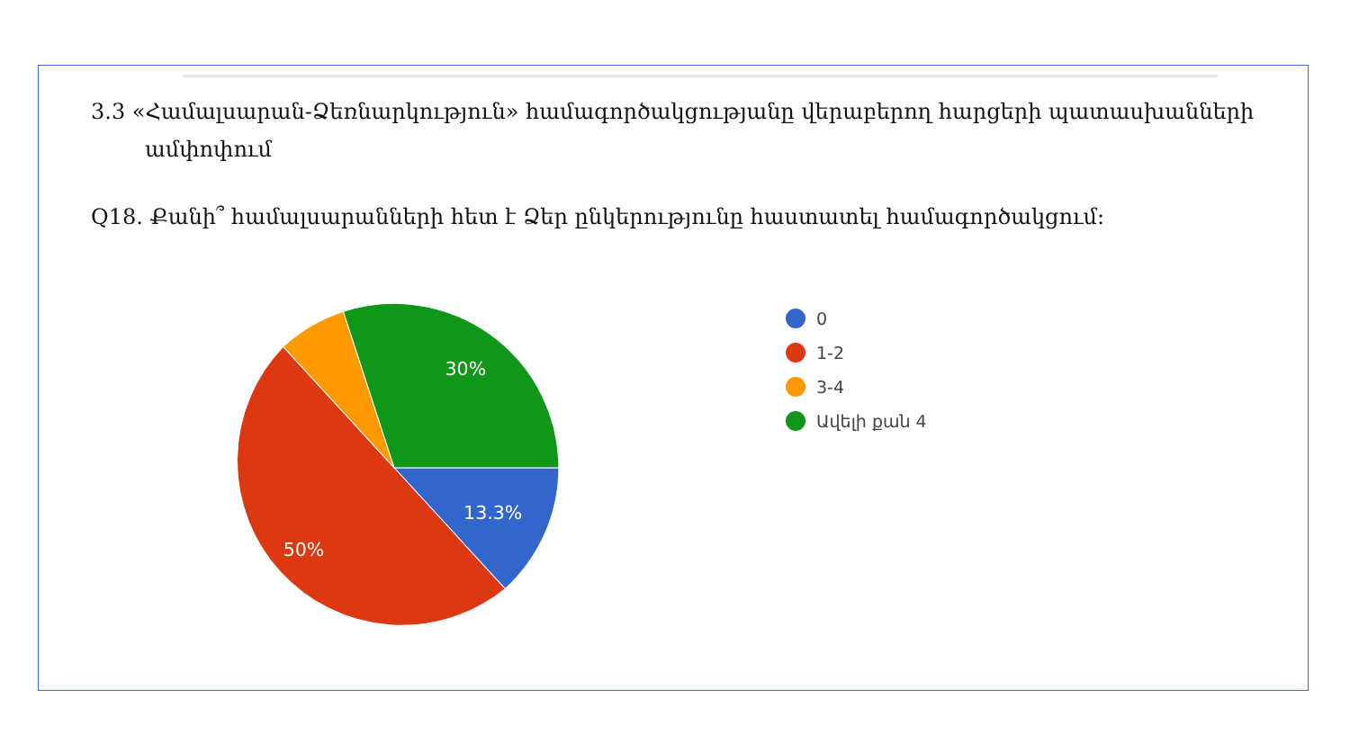3.3 «Համալսարան-Ձեռնարկություն» համագործակցությանը վերաբերող հարցերի պատասխանների
ամփոփում
Q18. Քանի՞ համալսարանների հետ է Ձեր ընկերությունը հաստատել համագործակցում:
30%
13.3%
50%
0
1-2
3-4
Ավելի քան 4